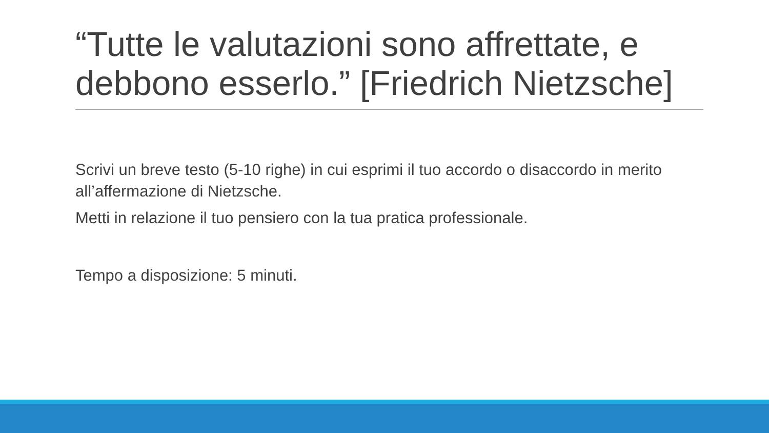“Tutte le valutazioni sono affrettate, e debbono esserlo.” [Friedrich Nietzsche]
Scrivi un breve testo (5-10 righe) in cui esprimi il tuo accordo o disaccordo in merito all’affermazione di Nietzsche.
Metti in relazione il tuo pensiero con la tua pratica professionale.
Tempo a disposizione: 5 minuti.